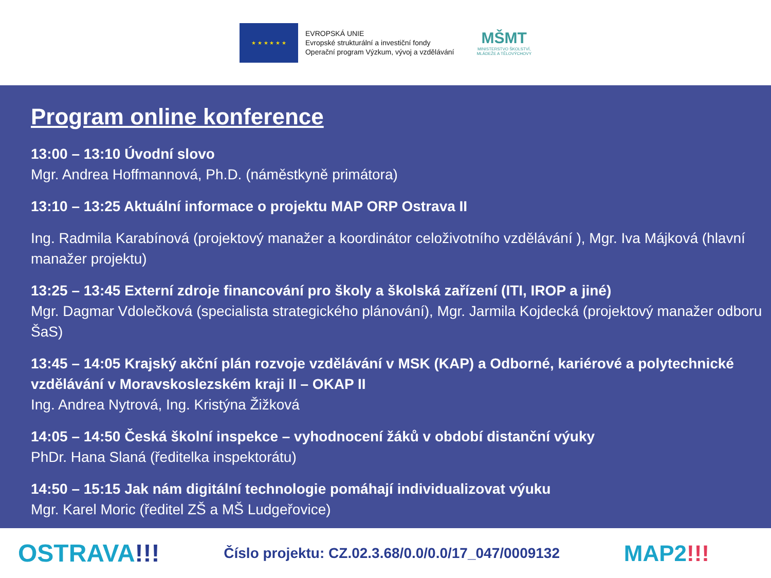★ ★ ★ ★ ★ ★
EVROPSKÁ UNIE
Evropské strukturální a investiční fondy
Operační program Výzkum, vývoj a vzdělávání
MŠMT
MINISTERSTVO ŠKOLSTVÍ,
MLÁDEŽE A TĚLOVÝCHOVY
Program online konference
13:00 – 13:10 Úvodní slovo
Mgr. Andrea Hoffmannová, Ph.D. (náměstkyně primátora)
13:10 – 13:25 Aktuální informace o projektu MAP ORP Ostrava II
Ing. Radmila Karabínová (projektový manažer a koordinátor celoživotního vzdělávání ), Mgr. Iva Májková (hlavní manažer projektu)
13:25 – 13:45 Externí zdroje financování pro školy a školská zařízení (ITI, IROP a jiné)
Mgr. Dagmar Vdolečková (specialista strategického plánování), Mgr. Jarmila Kojdecká (projektový manažer odboru ŠaS)
13:45 – 14:05 Krajský akční plán rozvoje vzdělávání v MSK (KAP) a Odborné, kariérové a polytechnické vzdělávání v Moravskoslezském kraji II – OKAP II
Ing. Andrea Nytrová, Ing. Kristýna Žižková
14:05 – 14:50 Česká školní inspekce – vyhodnocení žáků v období distanční výuky
PhDr. Hana Slaná (ředitelka inspektorátu)
14:50 – 15:15 Jak nám digitální technologie pomáhají individualizovat výuku
Mgr. Karel Moric (ředitel ZŠ a MŠ Ludgeřovice)
OSTRAVA!!!
Číslo projektu: CZ.02.3.68/0.0/0.0/17_047/0009132
MAP2!!!